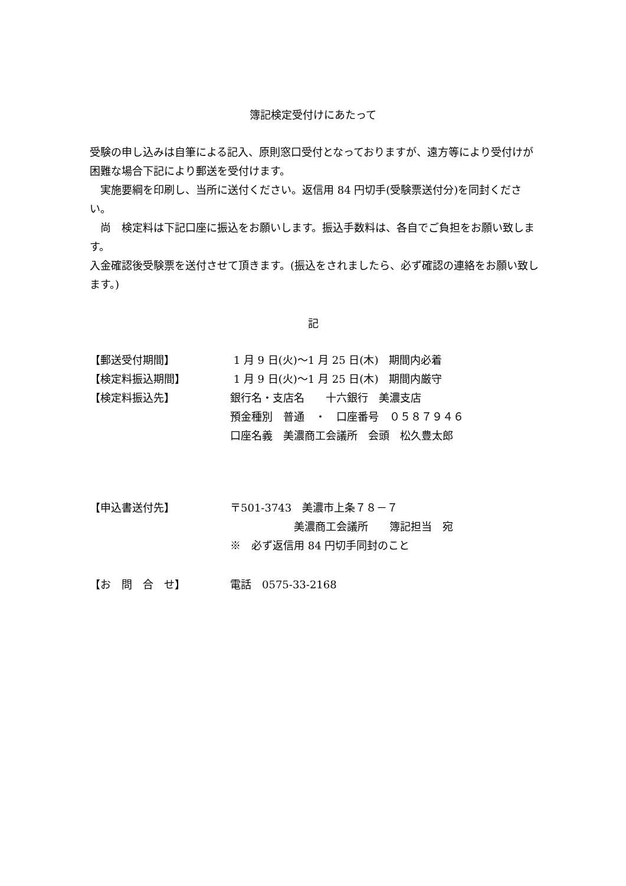簿記検定受付けにあたって
受験の申し込みは自筆による記入、原則窓口受付となっておりますが、遠方等により受付けが困難な場合下記により郵送を受付けます。
　実施要綱を印刷し、当所に送付ください。返信用 84 円切手(受験票送付分)を同封ください。
　尚　検定料は下記口座に振込をお願いします。振込手数料は、各自でご負担をお願い致します。
入金確認後受験票を送付させて頂きます。(振込をされましたら、必ず確認の連絡をお願い致します。)
記
| 【郵送受付期間】 | 1 月 9 日(火)～1 月 25 日(木) 期間内必着 |
| 【検定料振込期間】 | 1 月 9 日(火)～1 月 25 日(木) 期間内厳守 |
| 【検定料振込先】 | 銀行名・支店名 十六銀行 美濃支店 |
| | 預金種別 普通 ・ 口座番号 ０５８７９４６ |
| | 口座名義 美濃商工会議所 会頭 松久豊太郎 |
| 【申込書送付先】 | 〒501-3743 美濃市上条７８－７ |
| | 美濃商工会議所 簿記担当 宛 |
| | ※ 必ず返信用 84 円切手同封のこと |
| 【お 問 合 せ】 | 電話 0575-33-2168 |